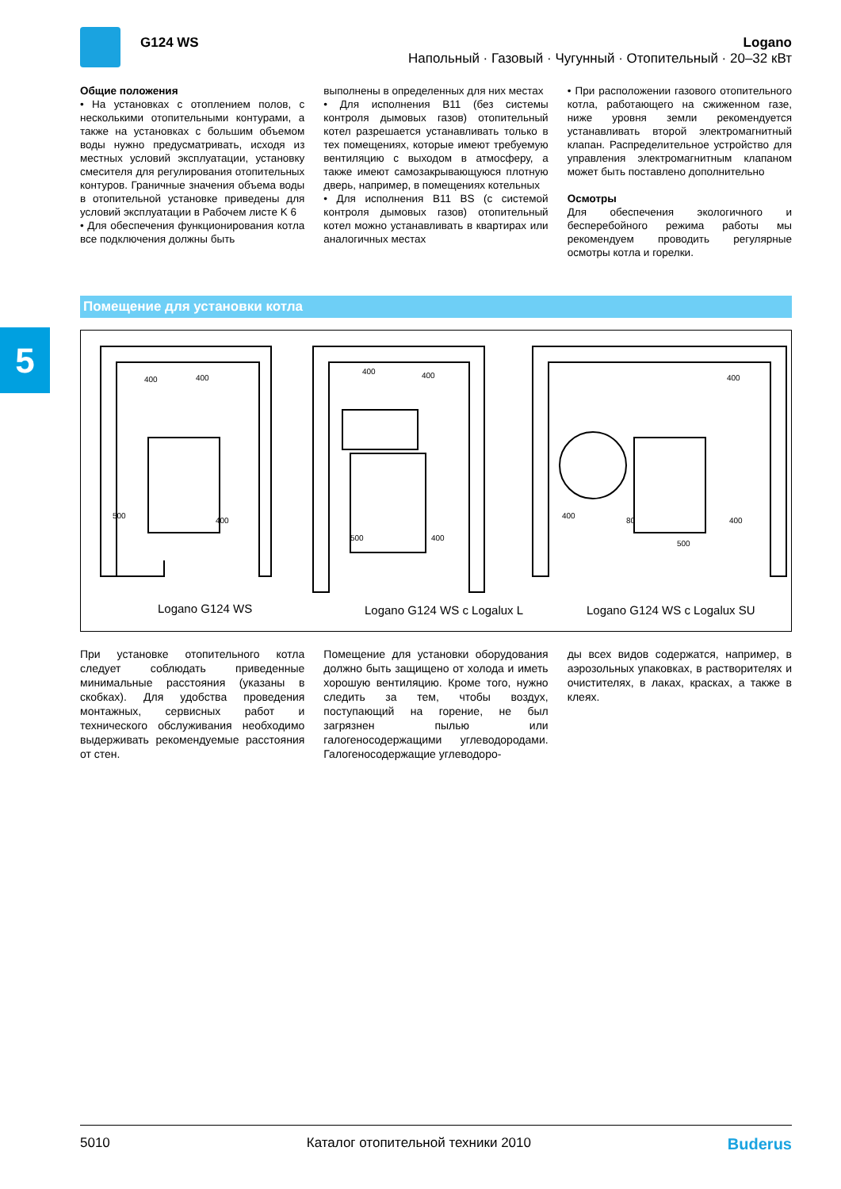5
G124 WS
Logano
Напольный · Газовый · Чугунный · Отопительный · 20–32 кВт
Общие положения
• На установках с отоплением полов, с несколькими отопительными контурами, а также на установках с большим объемом воды нужно предусматривать, исходя из местных условий эксплуатации, установку смесителя для регулирования отопительных контуров. Граничные значения объема воды в отопительной установке приведены для условий эксплуатации в Рабочем листе K 6
• Для обеспечения функционирования котла все подключения должны быть
выполнены в определенных для них местах
• Для исполнения B11 (без системы контроля дымовых газов) отопительный котел разрешается устанавливать только в тех помещениях, которые имеют требуемую вентиляцию с выходом в атмосферу, а также имеют самозакрывающуюся плотную дверь, например, в помещениях котельных
• Для исполнения B11 BS (с системой контроля дымовых газов) отопительный котел можно устанавливать в квартирах или аналогичных местах
• При расположении газового отопительного котла, работающего на сжиженном газе, ниже уровня земли рекомендуется устанавливать второй электромагнитный клапан. Распределительное устройство для управления электромагнитным клапаном может быть поставлено дополнительно
Осмотры
Для обеспечения экологичного и бесперебойного режима работы мы рекомендуем проводить регулярные осмотры котла и горелки.
Помещение для установки котла
500
400
400
400
500
400
400
400
400
80
500
400
400
Logano G124 WS
Logano G124 WS с Logalux L
Logano G124 WS с Logalux SU
При установке отопительного котла следует соблюдать приведенные минимальные расстояния (указаны в скобках). Для удобства проведения монтажных, сервисных работ и технического обслуживания необходимо выдерживать рекомендуемые расстояния от стен.
Помещение для установки оборудования должно быть защищено от холода и иметь хорошую вентиляцию. Кроме того, нужно следить за тем, чтобы воздух, поступающий на горение, не был загрязнен пылью или галогеносодержащими углеводородами. Галогеносодержащие углеводоро-
ды всех видов содержатся, например, в аэрозольных упаковках, в растворителях и очистителях, в лаках, красках, а также в клеях.
5010 Каталог отопительной техники 2010 Buderus